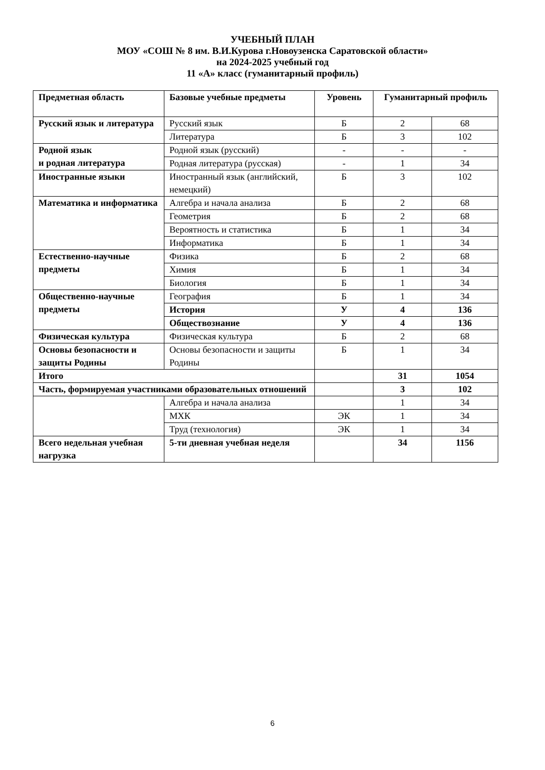УЧЕБНЫЙ ПЛАН
МОУ «СОШ № 8 им. В.И.Курова г.Новоузенска Саратовской области»
на 2024-2025 учебный год
11 «А» класс (гуманитарный профиль)
| Предметная область | Базовые учебные предметы | Уровень | Гуманитарный профиль | |
| --- | --- | --- | --- | --- |
| Русский язык и литература | Русский язык | Б | 2 | 68 |
| | Литература | Б | 3 | 102 |
| Родной язык и родная литература | Родной язык (русский) | - | - | - |
| | Родная литература (русская) | - | 1 | 34 |
| Иностранные языки | Иностранный язык (английский, немецкий) | Б | 3 | 102 |
| Математика и информатика | Алгебра и начала анализа | Б | 2 | 68 |
| | Геометрия | Б | 2 | 68 |
| | Вероятность и статистика | Б | 1 | 34 |
| | Информатика | Б | 1 | 34 |
| Естественно-научные предметы | Физика | Б | 2 | 68 |
| | Химия | Б | 1 | 34 |
| | Биология | Б | 1 | 34 |
| Общественно-научные предметы | География | Б | 1 | 34 |
| | История | У | 4 | 136 |
| | Обществознание | У | 4 | 136 |
| Физическая культура | Физическая культура | Б | 2 | 68 |
| Основы безопасности и защиты Родины | Основы безопасности и защиты Родины | Б | 1 | 34 |
| Итого | | | 31 | 1054 |
| Часть, формируемая участниками образовательных отношений | | | 3 | 102 |
| | Алгебра и начала анализа | | 1 | 34 |
| | МХК | ЭК | 1 | 34 |
| | Труд (технология) | ЭК | 1 | 34 |
| Всего недельная учебная нагрузка | 5-ти дневная учебная неделя | | 34 | 1156 |
6